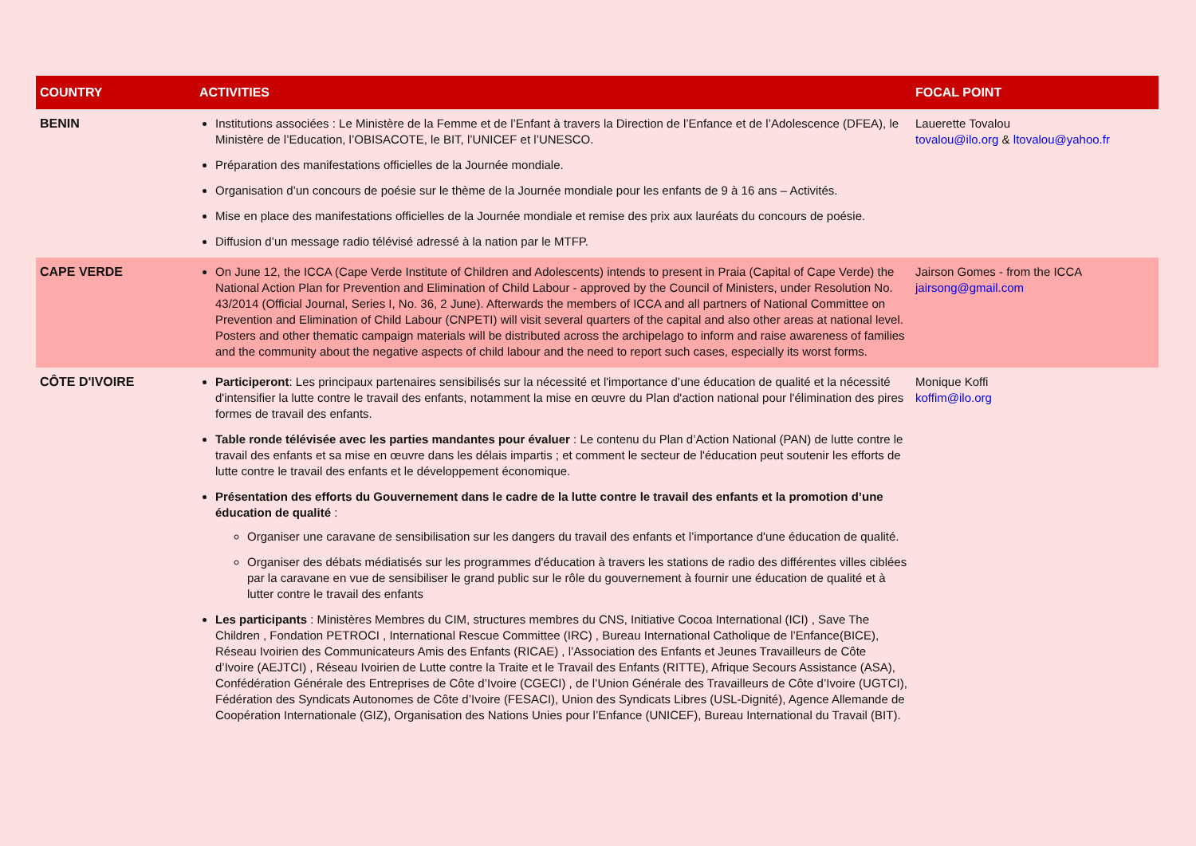| COUNTRY | ACTIVITIES | FOCAL POINT |
| --- | --- | --- |
| BENIN | Institutions associées : Le Ministère de la Femme et de l’Enfant à travers la Direction de l’Enfance et de l’Adolescence (DFEA), le Ministère de l’Education, l’OBISACOTE, le BIT, l’UNICEF et l’UNESCO. Préparation des manifestations officielles de la Journée mondiale. Organisation d’un concours de poésie sur le thème de la Journée mondiale pour les enfants de 9 à 16 ans – Activités. Mise en place des manifestations officielles de la Journée mondiale et remise des prix aux lauréats du concours de poésie. Diffusion d’un message radio télévisé adressé à la nation par le MTFP. | Lauerette Tovalou tovalou@ilo.org & ltovalou@yahoo.fr |
| CAPE VERDE | On June 12, the ICCA (Cape Verde Institute of Children and Adolescents) intends to present in Praia (Capital of Cape Verde) the National Action Plan for Prevention and Elimination of Child Labour - approved by the Council of Ministers, under Resolution No. 43/2014 (Official Journal, Series I, No. 36, 2 June). Afterwards the members of ICCA and all partners of National Committee on Prevention and Elimination of Child Labour (CNPETI) will visit several quarters of the capital and also other areas at national level. Posters and other thematic campaign materials will be distributed across the archipelago to inform and raise awareness of families and the community about the negative aspects of child labour and the need to report such cases, especially its worst forms. | Jairson Gomes - from the ICCA jairsong@gmail.com |
| CÔTE D'IVOIRE | Participeront : Les principaux partenaires sensibilisés sur la nécessité et l'importance d’une éducation de qualité et la nécessité d'intensifier la lutte contre le travail des enfants, notamment la mise en œuvre du Plan d'action national pour l'élimination des pires formes de travail des enfants. Table ronde télévisée avec les parties mandantes pour évaluer : Le contenu du Plan d’Action National (PAN) de lutte contre le travail des enfants et sa mise en œuvre dans les délais impartis ; et comment le secteur de l'éducation peut soutenir les efforts de lutte contre le travail des enfants et le développement économique. Présentation des efforts du Gouvernement dans le cadre de la lutte contre le travail des enfants et la promotion d’une éducation de qualité : Organiser une caravane de sensibilisation sur les dangers du travail des enfants et l’importance d'une éducation de qualité. Organiser des débats médiatisés sur les programmes d'éducation à travers les stations de radio des différentes villes ciblées par la caravane en vue de sensibiliser le grand public sur le rôle du gouvernement à fournir une éducation de qualité et à lutter contre le travail des enfants Les participants : Ministères Membres du CIM, structures membres du CNS, Initiative Cocoa International (ICI) , Save The Children , Fondation PETROCI , International Rescue Committee (IRC) , Bureau International Catholique de l’Enfance(BICE), Réseau Ivoirien des Communicateurs Amis des Enfants (RICAE) , l’Association des Enfants et Jeunes Travailleurs de Côte d’Ivoire (AEJTCI) , Réseau Ivoirien de Lutte contre la Traite et le Travail des Enfants (RITTE), Afrique Secours Assistance (ASA), Confédération Générale des Entreprises de Côte d’Ivoire (CGECI) , de l’Union Générale des Travailleurs de Côte d’Ivoire (UGTCI), Fédération des Syndicats Autonomes de Côte d’Ivoire (FESACI), Union des Syndicats Libres (USL-Dignité), Agence Allemande de Coopération Internationale (GIZ), Organisation des Nations Unies pour l’Enfance (UNICEF), Bureau International du Travail (BIT). | Monique Koffi koffim@ilo.org |